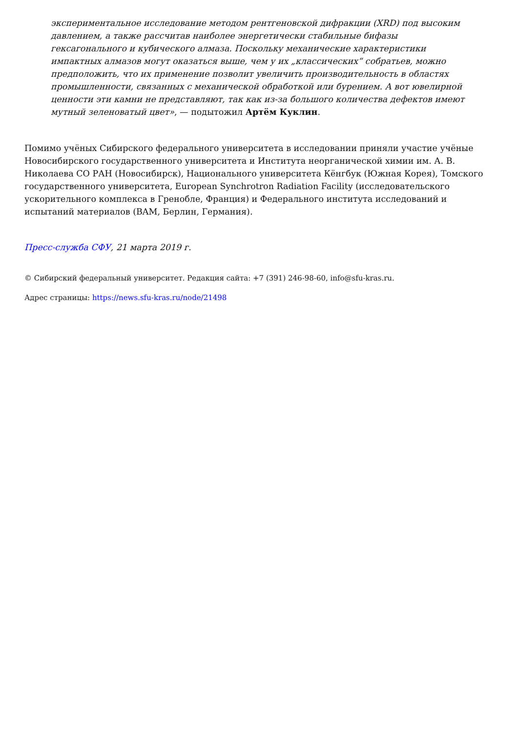экспериментальное исследование методом рентгеновской дифракции (XRD) под высоким давлением, а также рассчитав наиболее энергетически стабильные бифазы гексагонального и кубического алмаза. Поскольку механические характеристики импактных алмазов могут оказаться выше, чем у их „классических“ собратьев, можно предположить, что их применение позволит увеличить производительность в областях промышленности, связанных с механической обработкой или бурением. А вот ювелирной ценности эти камни не представляют, так как из-за большого количества дефектов имеют мутный зеленоватый цвет», — подытожил Артём Куклин.
Помимо учёных Сибирского федерального университета в исследовании приняли участие учёные Новосибирского государственного университета и Института неорганической химии им. А. В. Николаева СО РАН (Новосибирск), Национального университета Кёнгбук (Южная Корея), Томского государственного университета, European Synchrotron Radiation Facility (исследовательского ускорительного комплекса в Гренобле, Франция) и Федерального института исследований и испытаний материалов (BAM, Берлин, Германия).
Пресс-служба СФУ, 21 марта 2019 г.
© Сибирский федеральный университет. Редакция сайта: +7 (391) 246-98-60, info@sfu-kras.ru.
Адрес страницы: https://news.sfu-kras.ru/node/21498